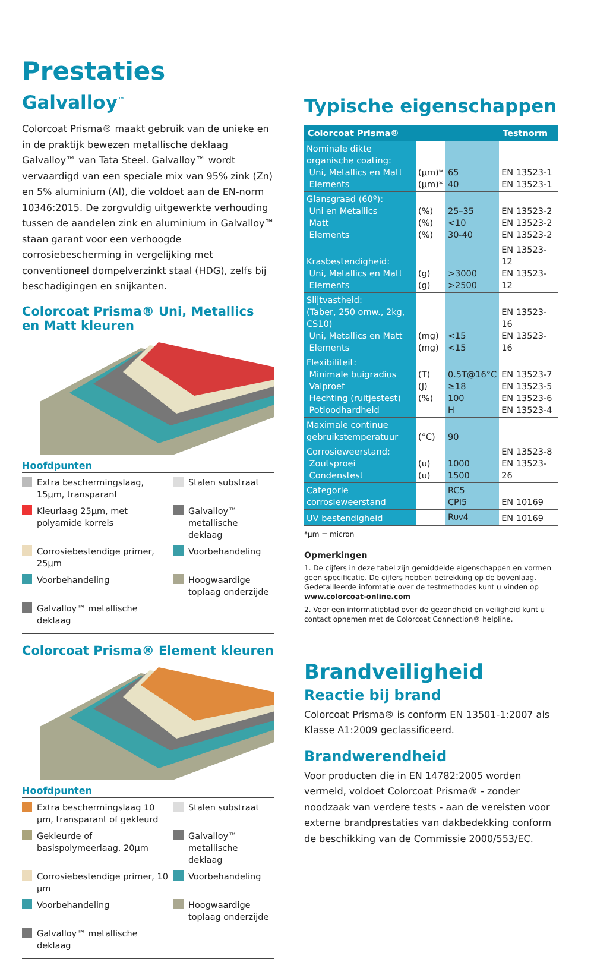Prestaties
Galvalloy<sup>™</sup>
Colorcoat Prisma® maakt gebruik van de unieke en in de praktijk bewezen metallische deklaag Galvalloy™ van Tata Steel. Galvalloy™ wordt vervaardigd van een speciale mix van 95% zink (Zn) en 5% aluminium (Al), die voldoet aan de EN-norm 10346:2015. De zorgvuldig uitgewerkte verhouding tussen de aandelen zink en aluminium in Galvalloy™ staan garant voor een verhoogde corrosiebescherming in vergelijking met conventioneel dompelverzinkt staal (HDG), zelfs bij beschadigingen en snijkanten.
Colorcoat Prisma® Uni, Metallics en Matt kleuren
Hoofdpunten
Extra beschermingslaag, 15µm, transparant
Stalen substraat
Kleurlaag 25µm, met polyamide korrels
Galvalloy™ metallische deklaag
Corrosiebestendige primer, 25µm
Voorbehandeling
Voorbehandeling
Hoogwaardige toplaag onderzijde
Galvalloy™ metallische deklaag
Colorcoat Prisma® Element kleuren
Hoofdpunten
Extra beschermingslaag 10 µm, transparant of gekleurd
Stalen substraat
Gekleurde of basispolymeerlaag, 20µm
Galvalloy™ metallische deklaag
Corrosiebestendige primer, 10 µm
Voorbehandeling
Voorbehandeling
Hoogwaardige toplaag onderzijde
Galvalloy™ metallische deklaag
Typische eigenschappen
| Colorcoat Prisma® | | | Testnorm |
| --- | --- | --- | --- |
| Nominale dikte organische coating: Uni, Metallics en Matt Elements | (µm)* (µm)* | 65 40 | EN 13523-1 EN 13523-1 |
| Glansgraad (60º): Uni en Metallics Matt Elements | (%) (%) (%) | 25–35 <10 30-40 | EN 13523-2 EN 13523-2 EN 13523-2 |
| Krasbestendigheid: Uni, Metallics en Matt Elements | (g) (g) | >3000 >2500 | EN 13523-12 EN 13523-12 |
| Slijtvastheid: (Taber, 250 omw., 2kg, CS10) Uni, Metallics en Matt Elements | (mg) (mg) | <15 <15 | EN 13523-16 EN 13523-16 |
| Flexibiliteit: Minimale buigradius Valproef Hechting (ruitjestest) Potloodhardheid | (T) (J) (%) | 0.5T@16°C ≥18 100 H | EN 13523-7 EN 13523-5 EN 13523-6 EN 13523-4 |
| Maximale continue gebruikstemperatuur | (°C) | 90 | |
| Corrosieweerstand: Zoutsproei Condenstest | (u) (u) | 1000 1500 | EN 13523-8 EN 13523-26 |
| Categorie corrosieweerstand | | RC5 CPI5 | EN 10169 |
| UV bestendigheid | | R UV 4 | EN 10169 |
*µm = micron
Opmerkingen
1. De cijfers in deze tabel zijn gemiddelde eigenschappen en vormen geen specificatie. De cijfers hebben betrekking op de bovenlaag. Gedetailleerde informatie over de testmethodes kunt u vinden op www.colorcoat-online.com
2. Voor een informatieblad over de gezondheid en veiligheid kunt u contact opnemen met de Colorcoat Connection® helpline.
Brandveiligheid
Reactie bij brand
Colorcoat Prisma® is conform EN 13501-1:2007 als Klasse A1:2009 geclassificeerd.
Brandwerendheid
Voor producten die in EN 14782:2005 worden vermeld, voldoet Colorcoat Prisma® - zonder noodzaak van verdere tests - aan de vereisten voor externe brandprestaties van dakbedekking conform de beschikking van de Commissie 2000/553/EC.